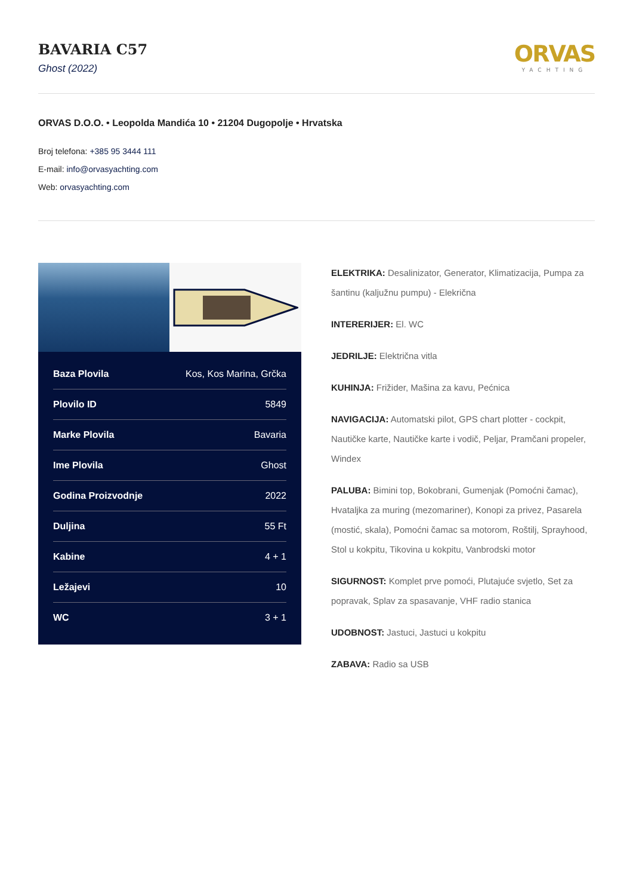BAVARIA C57
Ghost (2022)
ORVAS
YACHTING
ORVAS D.O.O. • Leopolda Mandića 10 • 21204 Dugopolje • Hrvatska
Broj telefona: +385 95 3444 111
E-mail: info@orvasyachting.com
Web: orvasyachting.com
| Baza Plovila | Kos, Kos Marina, Grčka |
| Plovilo ID | 5849 |
| Marke Plovila | Bavaria |
| Ime Plovila | Ghost |
| Godina Proizvodnje | 2022 |
| Duljina | 55 Ft |
| Kabine | 4 + 1 |
| Ležajevi | 10 |
| WC | 3 + 1 |
ELEKTRIKA: Desalinizator, Generator, Klimatizacija, Pumpa za šantinu (kaljužnu pumpu) - Elekrična
INTERERIJER: El. WC
JEDRILJE: Električna vitla
KUHINJA: Frižider, Mašina za kavu, Pećnica
NAVIGACIJA: Automatski pilot, GPS chart plotter - cockpit, Nautičke karte, Nautičke karte i vodič, Peljar, Pramčani propeler, Windex
PALUBA: Bimini top, Bokobrani, Gumenjak (Pomoćni čamac), Hvataljka za muring (mezomariner), Konopi za privez, Pasarela (mostić, skala), Pomoćni čamac sa motorom, Roštilj, Sprayhood, Stol u kokpitu, Tikovina u kokpitu, Vanbrodski motor
SIGURNOST: Komplet prve pomoći, Plutajuće svjetlo, Set za popravak, Splav za spasavanje, VHF radio stanica
UDOBNOST: Jastuci, Jastuci u kokpitu
ZABAVA: Radio sa USB